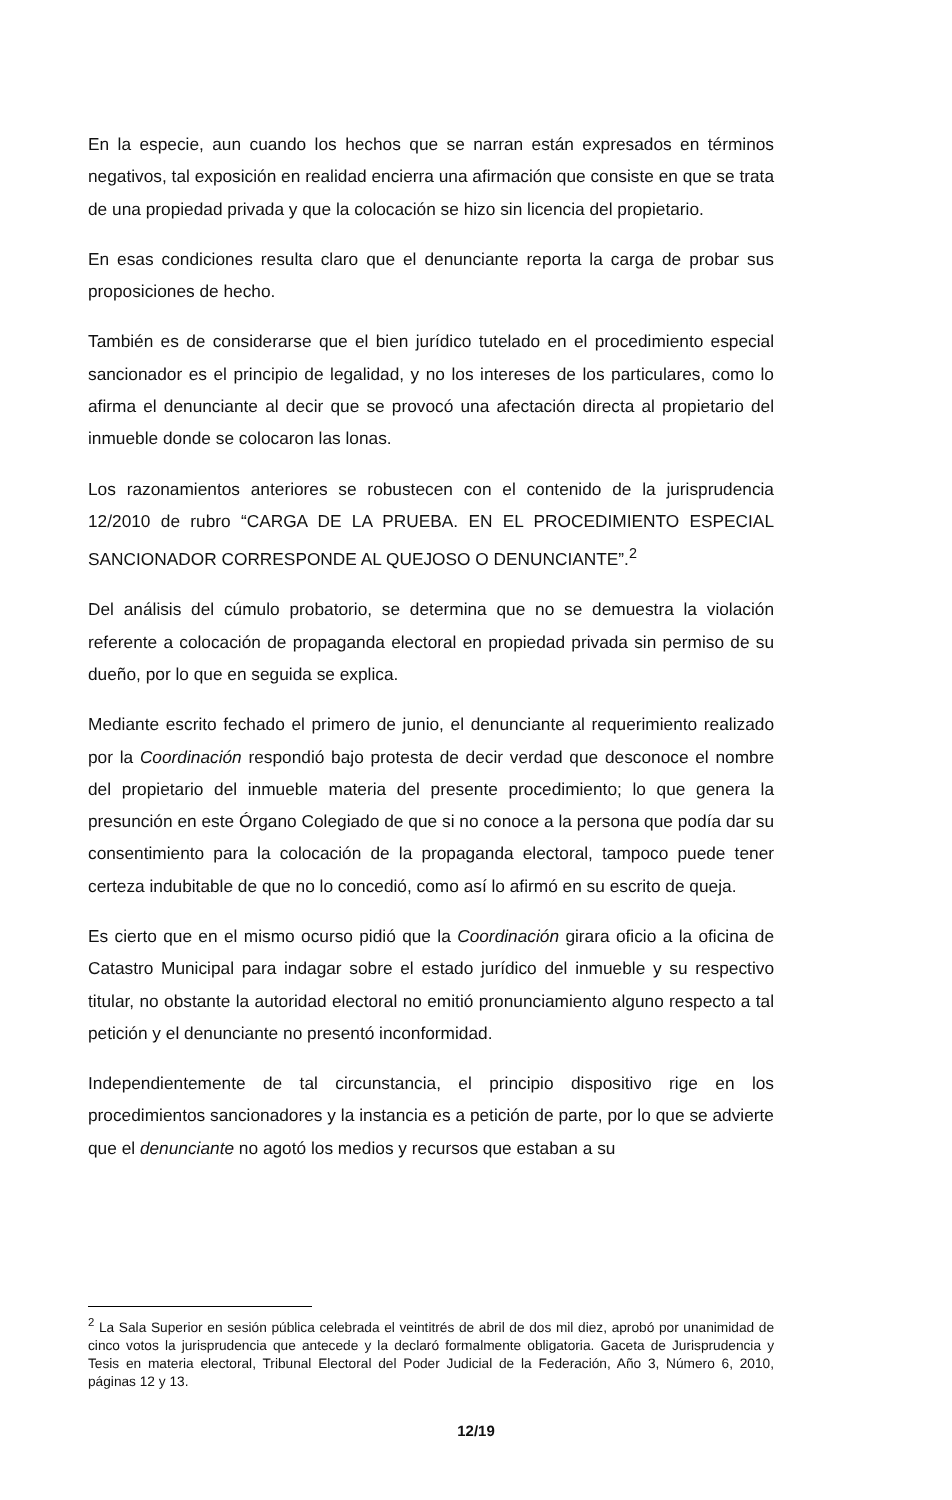En la especie, aun cuando los hechos que se narran están expresados en términos negativos, tal exposición en realidad encierra una afirmación que consiste en que se trata de una propiedad privada y que la colocación se hizo sin licencia del propietario.
En esas condiciones resulta claro que el denunciante reporta la carga de probar sus proposiciones de hecho.
También es de considerarse que el bien jurídico tutelado en el procedimiento especial sancionador es el principio de legalidad, y no los intereses de los particulares, como lo afirma el denunciante al decir que se provocó una afectación directa al propietario del inmueble donde se colocaron las lonas.
Los razonamientos anteriores se robustecen con el contenido de la jurisprudencia 12/2010 de rubro “CARGA DE LA PRUEBA. EN EL PROCEDIMIENTO ESPECIAL SANCIONADOR CORRESPONDE AL QUEJOSO O DENUNCIANTE”.<sup>2</sup>
Del análisis del cúmulo probatorio, se determina que no se demuestra la violación referente a colocación de propaganda electoral en propiedad privada sin permiso de su dueño, por lo que en seguida se explica.
Mediante escrito fechado el primero de junio, el denunciante al requerimiento realizado por la Coordinación respondió bajo protesta de decir verdad que desconoce el nombre del propietario del inmueble materia del presente procedimiento; lo que genera la presunción en este Órgano Colegiado de que si no conoce a la persona que podía dar su consentimiento para la colocación de la propaganda electoral, tampoco puede tener certeza indubitable de que no lo concedió, como así lo afirmó en su escrito de queja.
Es cierto que en el mismo ocurso pidió que la Coordinación girara oficio a la oficina de Catastro Municipal para indagar sobre el estado jurídico del inmueble y su respectivo titular, no obstante la autoridad electoral no emitió pronunciamiento alguno respecto a tal petición y el denunciante no presentó inconformidad.
Independientemente de tal circunstancia, el principio dispositivo rige en los procedimientos sancionadores y la instancia es a petición de parte, por lo que se advierte que el denunciante no agotó los medios y recursos que estaban a su
<sup>2</sup> La Sala Superior en sesión pública celebrada el veintitrés de abril de dos mil diez, aprobó por unanimidad de cinco votos la jurisprudencia que antecede y la declaró formalmente obligatoria. Gaceta de Jurisprudencia y Tesis en materia electoral, Tribunal Electoral del Poder Judicial de la Federación, Año 3, Número 6, 2010, páginas 12 y 13.
12/19